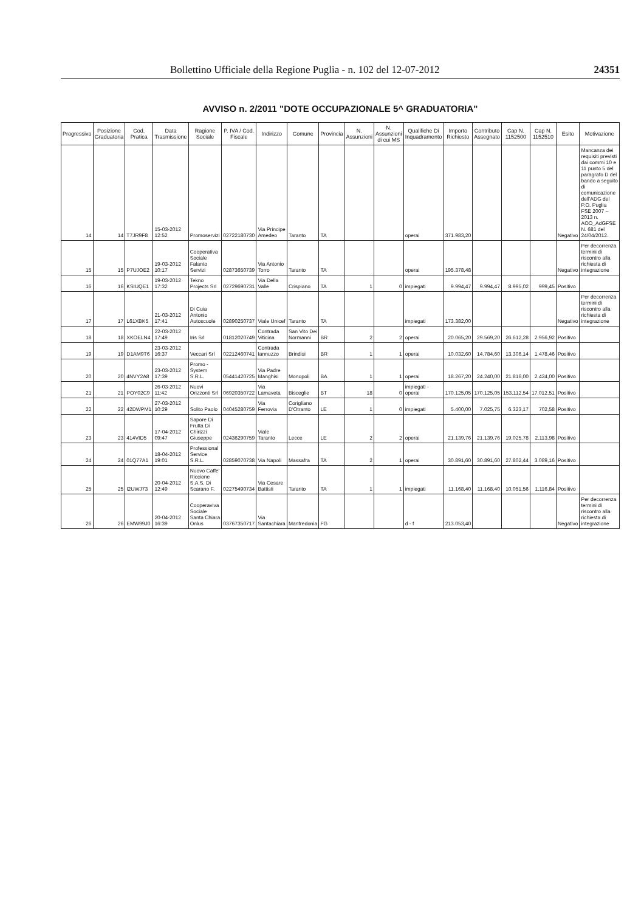Bollettino Ufficiale della Regione Puglia - n. 102 del 12-07-2012 24351
AVVISO n. 2/2011 "DOTE OCCUPAZIONALE 5^ GRADUATORIA"
| Progressivo | Posizione Graduatoria | Cod. Pratica | Data Trasmissione | Ragione Sociale | P. IVA / Cod. Fiscale | Indirizzo | Comune | Provincia | N. Assunzioni | N. Assunzioni di cui MS | Qualifiche Di Inquadramento | Importo Richiesto | Contributo Assegnato | Cap N. 1152500 | Cap N. 1152510 | Esito | Motivazione |
| --- | --- | --- | --- | --- | --- | --- | --- | --- | --- | --- | --- | --- | --- | --- | --- | --- | --- |
| 14 | 14 | T7JR9F8 | 15-03-2012 12:52 | Promoservizi | 02722180730 | Via Principe Amedeo | Taranto | TA | | | operai | 371.983,20 | | | | Negativo | Mancanza dei requisiti previsti dai commi 10 e 11 punto 5 del paragrafo D del bando a seguito di comunicazione dell'ADG del P.O. Puglia FSE 2007 – 2013 n. AOO_AdGFSE N. 681 del 24/04/2012. |
| 15 | 15 | P7UJOE2 | 19-03-2012 10:17 | Cooperativa Sociale Falanto Servizi | 02873650739 | Via Antonio Torro | Taranto | TA | | | operai | 195.378,48 | | | | Negativo | Per decorrenza termini di riscontro alla richiesta di integrazione |
| 16 | 16 | KSIUQE1 | 19-03-2012 17:32 | Tekno Projects Srl | 02729690731 | Via Della Valle | Crispiano | TA | 1 | 0 | impiegati | 9.994,47 | 9.994,47 | 8.995,02 | 999,45 | Positivo | |
| 17 | 17 | L61XBK5 | 21-03-2012 17:41 | Di Cuia Antonio Autoscuole | 02890250737 | Viale Unicef | Taranto | TA | | | impiegati | 173.382,00 | | | | Negativo | Per decorrenza termini di riscontro alla richiesta di integrazione |
| 18 | 18 | XKOELN4 | 22-03-2012 17:49 | Iris Srl | 01812020749 | Contrada Viticina | San Vito Dei Normanni | BR | 2 | 2 | operai | 20.065,20 | 29.569,20 | 26.612,28 | 2.956,92 | Positivo | |
| 19 | 19 | D1AM9T6 | 23-03-2012 16:37 | Veccari Srl | 02212460741 | Contrada Iannuzzo | Brindisi | BR | 1 | 1 | operai | 10.032,60 | 14.784,60 | 13.306,14 | 1.478,46 | Positivo | |
| 20 | 20 | 4NVY2A8 | 23-03-2012 17:39 | Promo - System S.R.L. | 05441420725 | Via Padre Manghisi | Monopoli | BA | 1 | 1 | operai | 18.267,20 | 24.240,00 | 21.816,00 | 2.424,00 | Positivo | |
| 21 | 21 | POY02C9 | 26-03-2012 11:42 | Nuovi Orizzonti Srl | 06920350722 | Via Lamaveta | Bisceglie | BT | 18 | 0 | impiegati - operai | 170.125,05 | 170.125,05 | 153.112,54 | 17.012,51 | Positivo | |
| 22 | 22 | 42DWPM1 | 27-03-2012 10:29 | Solito Paolo | 04045280759 | Via Ferrovia | Corigliano D'Otranto | LE | 1 | 0 | impiegati | 5.400,00 | 7.025,75 | 6.323,17 | 702,58 | Positivo | |
| 23 | 23 | 414VID5 | 17-04-2012 09:47 | Sapore Di Frutta Di Chirizzi Giuseppe | 02436290759 | Viale Taranto | Lecce | LE | 2 | 2 | operai | 21.139,76 | 21.139,76 | 19.025,78 | 2.113,98 | Positivo | |
| 24 | 24 | 01Q77A1 | 18-04-2012 19:01 | Professional Service S.R.L. | 02859070738 | Via Napoli | Massafra | TA | 2 | 1 | operai | 30.891,60 | 30.891,60 | 27.802,44 | 3.089,16 | Positivo | |
| 25 | 25 | I2UWJ73 | 20-04-2012 12:49 | Nuovo Caffe' Riccione S.A.S. Di Scarano F. | 02275490734 | Via Cesare Battisti | Taranto | TA | 1 | 1 | impiegati | 11.168,40 | 11.168,40 | 10.051,56 | 1.116,84 | Positivo | |
| 26 | 26 | EMW99J0 | 20-04-2012 16:39 | Cooperaviva Sociale Santa Chiara Onlus | 03767350717 | Via Santachiara | Manfredonia | FG | | | d - f | 213.053,40 | | | | Negativo | Per decorrenza termini di riscontro alla richiesta di integrazione |